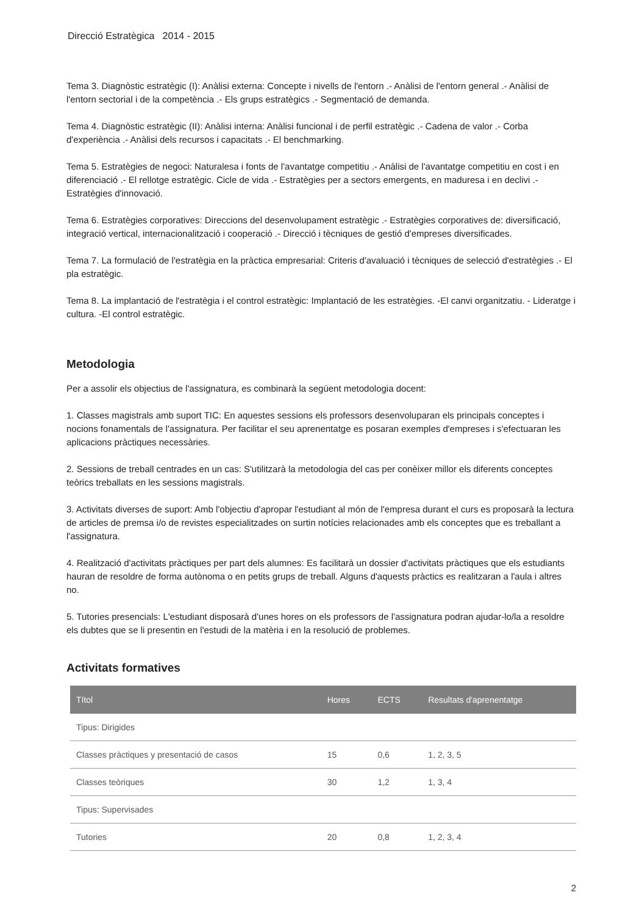Direcció Estratègica 2014 - 2015
Tema 3. Diagnòstic estratègic (I): Anàlisi externa: Concepte i nivells de l'entorn .- Anàlisi de l'entorn general .- Anàlisi de l'entorn sectorial i de la competència .- Els grups estratègics .- Segmentació de demanda.
Tema 4. Diagnòstic estratègic (II): Anàlisi interna: Anàlisi funcional i de perfil estratègic .- Cadena de valor .- Corba d'experiència .- Anàlisi dels recursos i capacitats .- El benchmarking.
Tema 5. Estratègies de negoci: Naturalesa i fonts de l'avantatge competitiu .- Anàlisi de l'avantatge competitiu en cost i en diferenciació .- El rellotge estratègic. Cicle de vida .- Estratègies per a sectors emergents, en maduresa i en declivi .- Estratègies d'innovació.
Tema 6. Estratègies corporatives: Direccions del desenvolupament estratègic .- Estratègies corporatives de: diversificació, integració vertical, internacionalització i cooperació .- Direcció i tècniques de gestió d'empreses diversificades.
Tema 7. La formulació de l'estratègia en la pràctica empresarial: Criteris d'avaluació i tècniques de selecció d'estratègies .- El pla estratègic.
Tema 8. La implantació de l'estratègia i el control estratègic: Implantació de les estratègies. -El canvi organitzatiu. - Lideratge i cultura. -El control estratègic.
Metodologia
Per a assolir els objectius de l'assignatura, es combinarà la següent metodologia docent:
1. Classes magistrals amb suport TIC: En aquestes sessions els professors desenvoluparan els principals conceptes i nocions fonamentals de l'assignatura. Per facilitar el seu aprenentatge es posaran exemples d'empreses i s'efectuaran les aplicacions pràctiques necessàries.
2. Sessions de treball centrades en un cas: S'utilitzarà la metodologia del cas per conèixer millor els diferents conceptes teòrics treballats en les sessions magistrals.
3. Activitats diverses de suport: Amb l'objectiu d'apropar l'estudiant al món de l'empresa durant el curs es proposarà la lectura de articles de premsa i/o de revistes especialitzades on surtin notícies relacionades amb els conceptes que es treballant a l'assignatura.
4. Realització d'activitats pràctiques per part dels alumnes: Es facilitarà un dossier d'activitats pràctiques que els estudiants hauran de resoldre de forma autònoma o en petits grups de treball. Alguns d'aquests pràctics es realitzaran a l'aula i altres no.
5. Tutories presencials: L'estudiant disposarà d'unes hores on els professors de l'assignatura podran ajudar-lo/la a resoldre els dubtes que se li presentin en l'estudi de la matèria i en la resolució de problemes.
Activitats formatives
| Títol | Hores | ECTS | Resultats d'aprenentatge |
| --- | --- | --- | --- |
| Tipus: Dirigides | | | |
| Classes pràctiques y presentació de casos | 15 | 0,6 | 1, 2, 3, 5 |
| Classes teòriques | 30 | 1,2 | 1, 3, 4 |
| Tipus: Supervisades | | | |
| Tutories | 20 | 0,8 | 1, 2, 3, 4 |
2